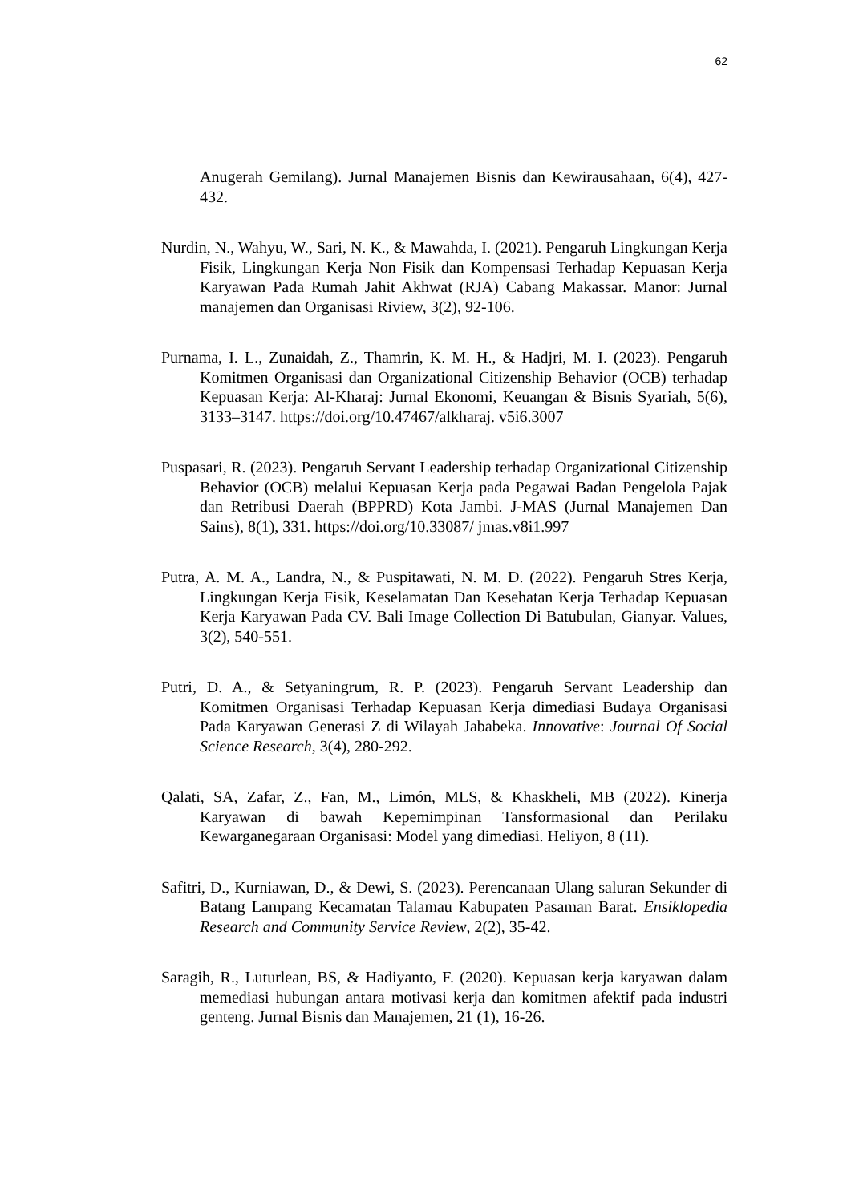62
Anugerah Gemilang). Jurnal Manajemen Bisnis dan Kewirausahaan, 6(4), 427-432.
Nurdin, N., Wahyu, W., Sari, N. K., & Mawahda, I. (2021). Pengaruh Lingkungan Kerja Fisik, Lingkungan Kerja Non Fisik dan Kompensasi Terhadap Kepuasan Kerja Karyawan Pada Rumah Jahit Akhwat (RJA) Cabang Makassar. Manor: Jurnal manajemen dan Organisasi Riview, 3(2), 92-106.
Purnama, I. L., Zunaidah, Z., Thamrin, K. M. H., & Hadjri, M. I. (2023). Pengaruh Komitmen Organisasi dan Organizational Citizenship Behavior (OCB) terhadap Kepuasan Kerja: Al-Kharaj: Jurnal Ekonomi, Keuangan & Bisnis Syariah, 5(6), 3133–3147. https://doi.org/10.47467/alkharaj. v5i6.3007
Puspasari, R. (2023). Pengaruh Servant Leadership terhadap Organizational Citizenship Behavior (OCB) melalui Kepuasan Kerja pada Pegawai Badan Pengelola Pajak dan Retribusi Daerah (BPPRD) Kota Jambi. J-MAS (Jurnal Manajemen Dan Sains), 8(1), 331. https://doi.org/10.33087/ jmas.v8i1.997
Putra, A. M. A., Landra, N., & Puspitawati, N. M. D. (2022). Pengaruh Stres Kerja, Lingkungan Kerja Fisik, Keselamatan Dan Kesehatan Kerja Terhadap Kepuasan Kerja Karyawan Pada CV. Bali Image Collection Di Batubulan, Gianyar. Values, 3(2), 540-551.
Putri, D. A., & Setyaningrum, R. P. (2023). Pengaruh Servant Leadership dan Komitmen Organisasi Terhadap Kepuasan Kerja dimediasi Budaya Organisasi Pada Karyawan Generasi Z di Wilayah Jababeka. Innovative: Journal Of Social Science Research, 3(4), 280-292.
Qalati, SA, Zafar, Z., Fan, M., Limón, MLS, & Khaskheli, MB (2022). Kinerja Karyawan di bawah Kepemimpinan Tansformasional dan Perilaku Kewarganegaraan Organisasi: Model yang dimediasi. Heliyon, 8 (11).
Safitri, D., Kurniawan, D., & Dewi, S. (2023). Perencanaan Ulang saluran Sekunder di Batang Lampang Kecamatan Talamau Kabupaten Pasaman Barat. Ensiklopedia Research and Community Service Review, 2(2), 35-42.
Saragih, R., Luturlean, BS, & Hadiyanto, F. (2020). Kepuasan kerja karyawan dalam memediasi hubungan antara motivasi kerja dan komitmen afektif pada industri genteng. Jurnal Bisnis dan Manajemen, 21 (1), 16-26.